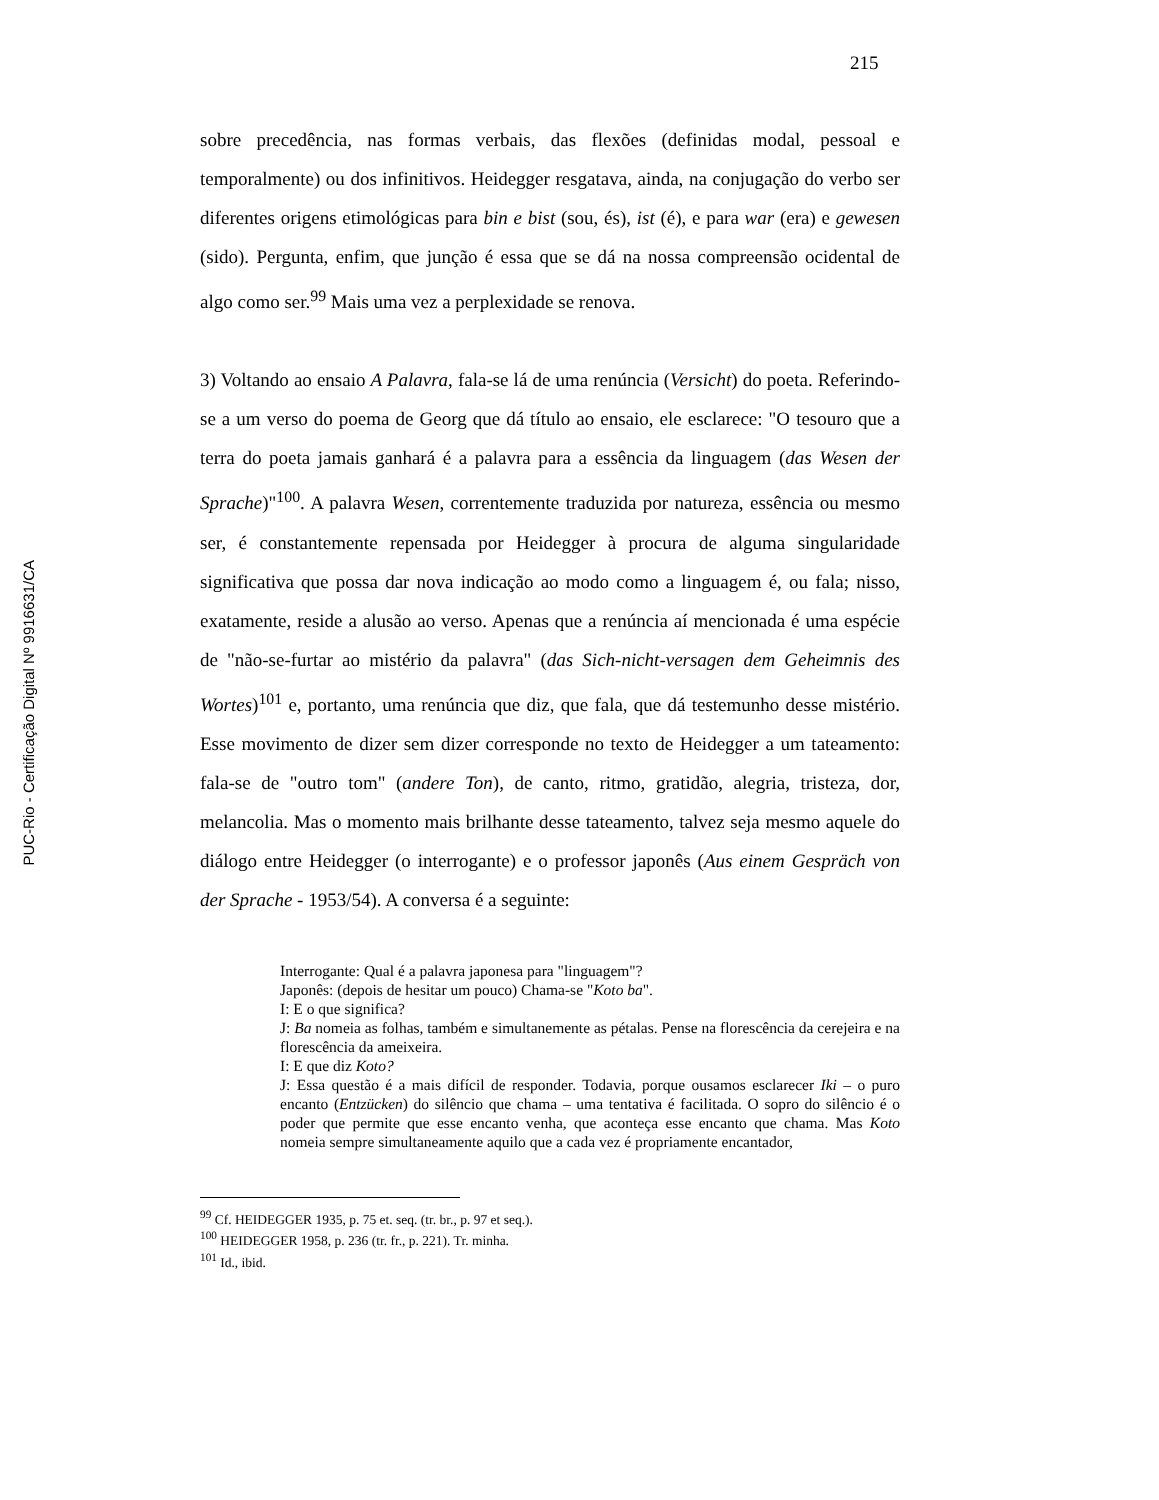215
PUC-Rio - Certificação Digital Nº 9916631/CA
sobre precedência, nas formas verbais, das flexões (definidas modal, pessoal e temporalmente) ou dos infinitivos. Heidegger resgatava, ainda, na conjugação do verbo ser diferentes origens etimológicas para bin e bist (sou, és), ist (é), e para war (era) e gewesen (sido). Pergunta, enfim, que junção é essa que se dá na nossa compreensão ocidental de algo como ser.<sup>99</sup> Mais uma vez a perplexidade se renova.
3) Voltando ao ensaio A Palavra, fala-se lá de uma renúncia (Versicht) do poeta. Referindo-se a um verso do poema de Georg que dá título ao ensaio, ele esclarece: "O tesouro que a terra do poeta jamais ganhará é a palavra para a essência da linguagem (das Wesen der Sprache)"<sup>100</sup>. A palavra Wesen, correntemente traduzida por natureza, essência ou mesmo ser, é constantemente repensada por Heidegger à procura de alguma singularidade significativa que possa dar nova indicação ao modo como a linguagem é, ou fala; nisso, exatamente, reside a alusão ao verso. Apenas que a renúncia aí mencionada é uma espécie de "não-se-furtar ao mistério da palavra" (das Sich-nicht-versagen dem Geheimnis des Wortes)<sup>101</sup> e, portanto, uma renúncia que diz, que fala, que dá testemunho desse mistério. Esse movimento de dizer sem dizer corresponde no texto de Heidegger a um tateamento: fala-se de "outro tom" (andere Ton), de canto, ritmo, gratidão, alegria, tristeza, dor, melancolia. Mas o momento mais brilhante desse tateamento, talvez seja mesmo aquele do diálogo entre Heidegger (o interrogante) e o professor japonês (Aus einem Gespräch von der Sprache - 1953/54). A conversa é a seguinte:
Interrogante: Qual é a palavra japonesa para "linguagem"?
Japonês: (depois de hesitar um pouco) Chama-se "Koto ba".
I: E o que significa?
J: Ba nomeia as folhas, também e simultanemente as pétalas. Pense na florescência da cerejeira e na florescência da ameixeira.
I: E que diz Koto?
J: Essa questão é a mais difícil de responder. Todavia, porque ousamos esclarecer Iki – o puro encanto (Entzücken) do silêncio que chama – uma tentativa é facilitada. O sopro do silêncio é o poder que permite que esse encanto venha, que aconteça esse encanto que chama. Mas Koto nomeia sempre simultaneamente aquilo que a cada vez é propriamente encantador,
<sup>99</sup> Cf. HEIDEGGER 1935, p. 75 et. seq. (tr. br., p. 97 et seq.).
<sup>100</sup> HEIDEGGER 1958, p. 236 (tr. fr., p. 221). Tr. minha.
<sup>101</sup> Id., ibid.